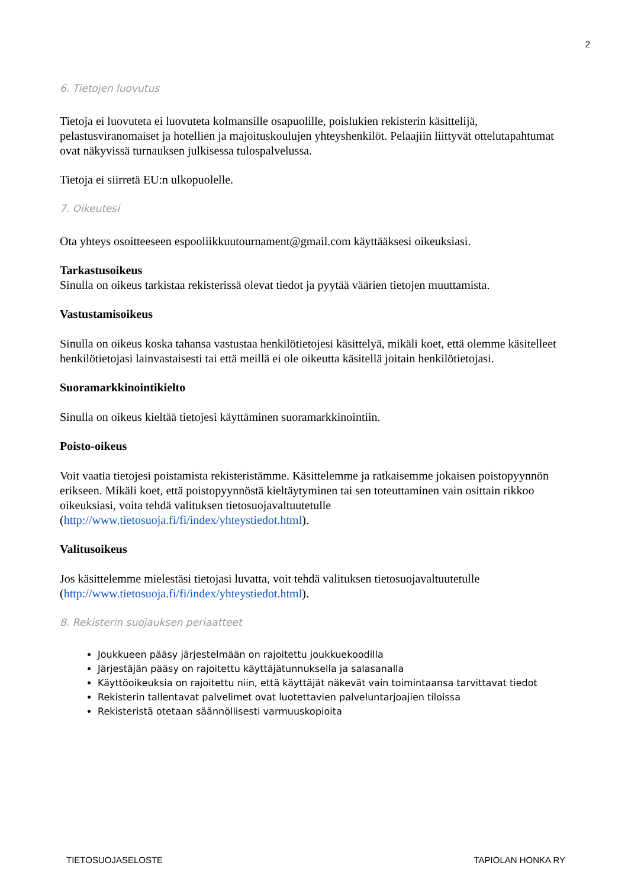2
6. Tietojen luovutus
Tietoja ei luovuteta ei luovuteta kolmansille osapuolille, poislukien rekisterin käsittelijä, pelastusviranomaiset ja hotellien ja majoituskoulujen yhteyshenkilöt. Pelaajiin liittyvät ottelutapahtumat ovat näkyvissä turnauksen julkisessa tulospalvelussa.
Tietoja ei siirretä EU:n ulkopuolelle.
7. Oikeutesi
Ota yhteys osoitteeseen espooliikkuutournament@gmail.com käyttääksesi oikeuksiasi.
Tarkastusoikeus
Sinulla on oikeus tarkistaa rekisterissä olevat tiedot ja pyytää väärien tietojen muuttamista.
Vastustamisoikeus
Sinulla on oikeus koska tahansa vastustaa henkilötietojesi käsittelyä, mikäli koet, että olemme käsitelleet henkilötietojasi lainvastaisesti tai että meillä ei ole oikeutta käsitellä joitain henkilötietojasi.
Suoramarkkinointikielto
Sinulla on oikeus kieltää tietojesi käyttäminen suoramarkkinointiin.
Poisto-oikeus
Voit vaatia tietojesi poistamista rekisteristämme. Käsittelemme ja ratkaisemme jokaisen poistopyynnön erikseen. Mikäli koet, että poistopyynnöstä kieltäytyminen tai sen toteuttaminen vain osittain rikkoo oikeuksiasi, voita tehdä valituksen tietosuojavaltuutetulle (http://www.tietosuoja.fi/fi/index/yhteystiedot.html).
Valitusoikeus
Jos käsittelemme mielestäsi tietojasi luvatta, voit tehdä valituksen tietosuojavaltuutetulle (http://www.tietosuoja.fi/fi/index/yhteystiedot.html).
8. Rekisterin suojauksen periaatteet
Joukkueen pääsy järjestelmään on rajoitettu joukkuekoodilla
Järjestäjän pääsy on rajoitettu käyttäjätunnuksella ja salasanalla
Käyttöoikeuksia on rajoitettu niin, että käyttäjät näkevät vain toimintaansa tarvittavat tiedot
Rekisterin tallentavat palvelimet ovat luotettavien palveluntarjoajien tiloissa
Rekisteristä otetaan säännöllisesti varmuuskopioita
TIETOSUOJASELOSTE TAPIOLAN HONKA RY